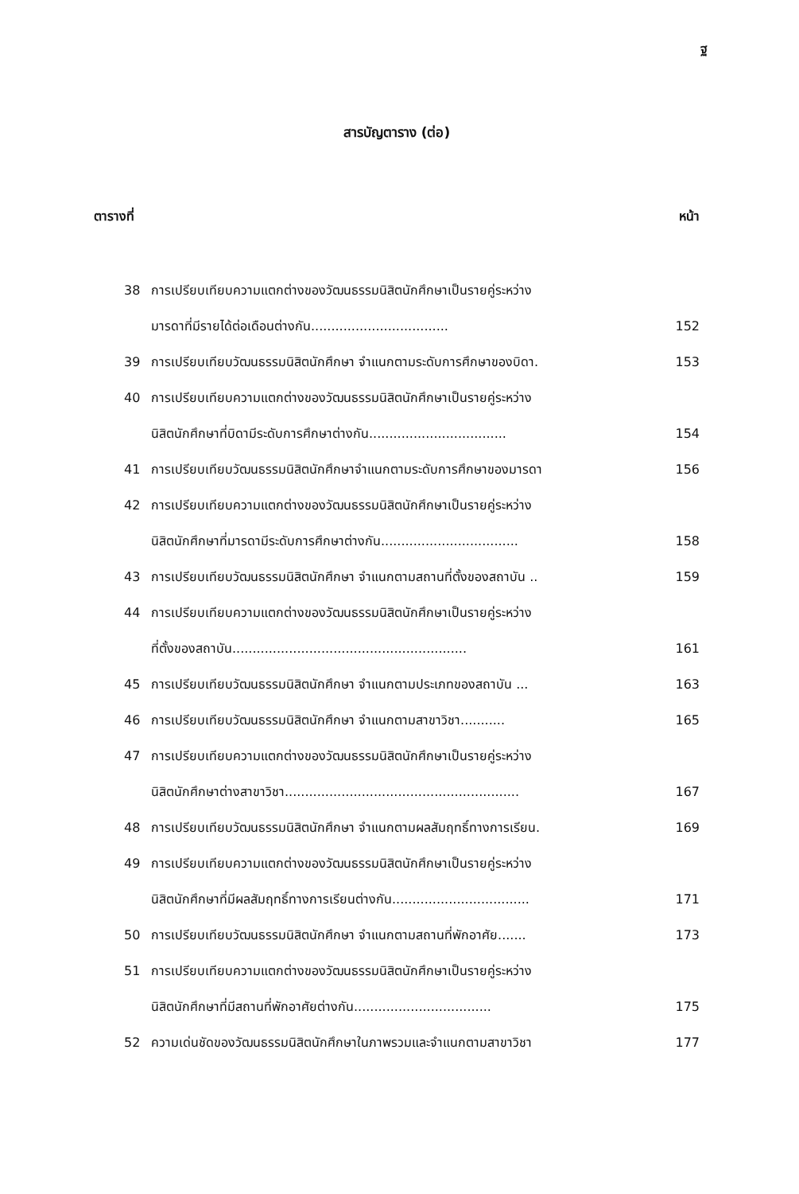ฐ
สารบัญตาราง (ต่อ)
ตารางที่ หน้า
38 การเปรียบเทียบความแตกต่างของวัฒนธรรมนิสิตนักศึกษาเป็นรายคู่ระหว่าง
มารดาที่มีรายได้ต่อเดือนต่างกัน .................................. 152
39 การเปรียบเทียบวัฒนธรรมนิสิตนักศึกษา จำแนกตามระดับการศึกษาของบิดา. 153
40 การเปรียบเทียบความแตกต่างของวัฒนธรรมนิสิตนักศึกษาเป็นรายคู่ระหว่าง
นิสิตนักศึกษาที่บิดามีระดับการศึกษาต่างกัน .................................. 154
41 การเปรียบเทียบวัฒนธรรมนิสิตนักศึกษาจำแนกตามระดับการศึกษาของมารดา 156
42 การเปรียบเทียบความแตกต่างของวัฒนธรรมนิสิตนักศึกษาเป็นรายคู่ระหว่าง
นิสิตนักศึกษาที่มารดามีระดับการศึกษาต่างกัน .................................. 158
43 การเปรียบเทียบวัฒนธรรมนิสิตนักศึกษา จำแนกตามสถานที่ตั้งของสถาบัน .. 159
44 การเปรียบเทียบความแตกต่างของวัฒนธรรมนิสิตนักศึกษาเป็นรายคู่ระหว่าง
ที่ตั้งของสถาบัน .......................................................... 161
45 การเปรียบเทียบวัฒนธรรมนิสิตนักศึกษา จำแนกตามประเภทของสถาบัน ... 163
46 การเปรียบเทียบวัฒนธรรมนิสิตนักศึกษา จำแนกตามสาขาวิชา........... 165
47 การเปรียบเทียบความแตกต่างของวัฒนธรรมนิสิตนักศึกษาเป็นรายคู่ระหว่าง
นิสิตนักศึกษาต่างสาขาวิชา .......................................................... 167
48 การเปรียบเทียบวัฒนธรรมนิสิตนักศึกษา จำแนกตามผลสัมฤทธิ์ทางการเรียน. 169
49 การเปรียบเทียบความแตกต่างของวัฒนธรรมนิสิตนักศึกษาเป็นรายคู่ระหว่าง
นิสิตนักศึกษาที่มีผลสัมฤทธิ์ทางการเรียนต่างกัน.................................. 171
50 การเปรียบเทียบวัฒนธรรมนิสิตนักศึกษา จำแนกตามสถานที่พักอาศัย....... 173
51 การเปรียบเทียบความแตกต่างของวัฒนธรรมนิสิตนักศึกษาเป็นรายคู่ระหว่าง
นิสิตนักศึกษาที่มีสถานที่พักอาศัยต่างกัน .................................. 175
52 ความเด่นชัดของวัฒนธรรมนิสิตนักศึกษาในภาพรวมและจำแนกตามสาขาวิชา 177